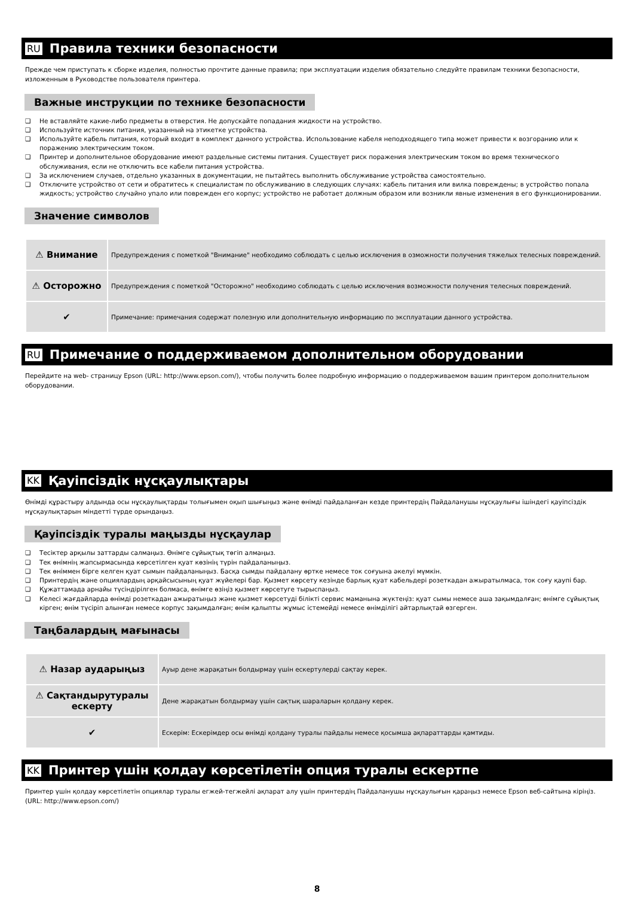RU Правила техники безопасности
Прежде чем приступать к сборке изделия, полностью прочтите данные правила; при эксплуатации изделия обязательно следуйте правилам техники безопасности, изложенным в Руководстве пользователя принтера.
Важные инструкции по технике безопасности
❏ Не вставляйте какие-либо предметы в отверстия. Не допускайте попадания жидкости на устройство.
❏ Используйте источник питания, указанный на этикетке устройства.
❏ Используйте кабель питания, который входит в комплект данного устройства. Использование кабеля неподходящего типа может привести к возгоранию или к поражению электрическим током.
❏ Принтер и дополнительное оборудование имеют раздельные системы питания. Существует риск поражения электрическим током во время технического обслуживания, если не отключить все кабели питания устройства.
❏ За исключением случаев, отдельно указанных в документации, не пытайтесь выполнить обслуживание устройства самостоятельно.
❏ Отключите устройство от сети и обратитесь к специалистам по обслуживанию в следующих случаях: кабель питания или вилка повреждены; в устройство попала жидкость; устройство случайно упало или поврежден его корпус; устройство не работает должным образом или возникли явные изменения в его функционировании.
Значение символов
| ⚠ Внимание | Предупреждения с пометкой "Внимание" необходимо соблюдать с целью исключения в озможности получения тяжелых телесных повреждений. |
| ⚠ Осторожно | Предупреждения с пометкой "Осторожно" необходимо соблюдать с целью исключения возможности получения телесных повреждений. |
| ✔ | Примечание: примечания содержат полезную или дополнительную информацию по эксплуатации данного устройства. |
RU Примечание о поддерживаемом дополнительном оборудовании
Перейдите на web- страницу Epson (URL: http://www.epson.com/), чтобы получить более подробную информацию о поддерживаемом вашим принтером дополнительном оборудовании.
KK Қауіпсіздік нұсқаулықтары
Өнімді құрастыру алдында осы нұсқаулықтарды толығымен оқып шығыңыз және өнімді пайдаланған кезде принтердің Пайдаланушы нұсқаулығы ішіндегі қауіпсіздік нұсқаулықтарын міндетті түрде орындаңыз.
Қауіпсіздік туралы маңызды нұсқаулар
❏ Тесіктер арқылы заттарды салмаңыз. Өнімге сұйықтық төгіп алмаңыз.
❏ Тек өнімнің жапсырмасында көрсетілген қуат көзінің түрін пайдаланыңыз.
❏ Тек өніммен бірге келген қуат сымын пайдаланыңыз. Басқа сымды пайдалану өртке немесе ток соғуына әкелуі мүмкін.
❏ Принтердің және опциялардың әрқайсысының қуат жүйелері бар. Қызмет көрсету кезінде барлық қуат кабельдері розеткадан ажыратылмаса, ток соғу қаупі бар.
❏ Құжаттамада арнайы түсіндірілген болмаса, өнімге өзіңіз қызмет көрсетуге тырыспаңыз.
❏ Келесі жағдайларда өнімді розеткадан ажыратыңыз және қызмет көрсетуді білікті сервис маманына жүктеңіз: қуат сымы немесе аша зақымдалған; өнімге сұйықтық кірген; өнім түсіріп алынған немесе корпус зақымдалған; өнім қалыпты жұмыс істемейді немесе өнімділігі айтарлықтай өзгерген.
Таңбалардың мағынасы
| ⚠ Назар аударыңыз | Ауыр дене жарақатын болдырмау үшін ескертулерді сақтау керек. |
| ⚠ Сақтандырутуралы ескерту | Дене жарақатын болдырмау үшін сақтық шараларын қолдану керек. |
| ✔ | Ескерім: Ескерімдер осы өнімді қолдану туралы пайдалы немесе қосымша ақпараттарды қамтиды. |
KK Принтер үшін қолдау көрсетілетін опция туралы ескертпе
Принтер үшін қолдау көрсетілетін опциялар туралы егжей-тегжейлі ақпарат алу үшін принтердің Пайдаланушы нұсқаулығын қараңыз немесе Epson веб-сайтына кіріңіз. (URL: http://www.epson.com/)
8